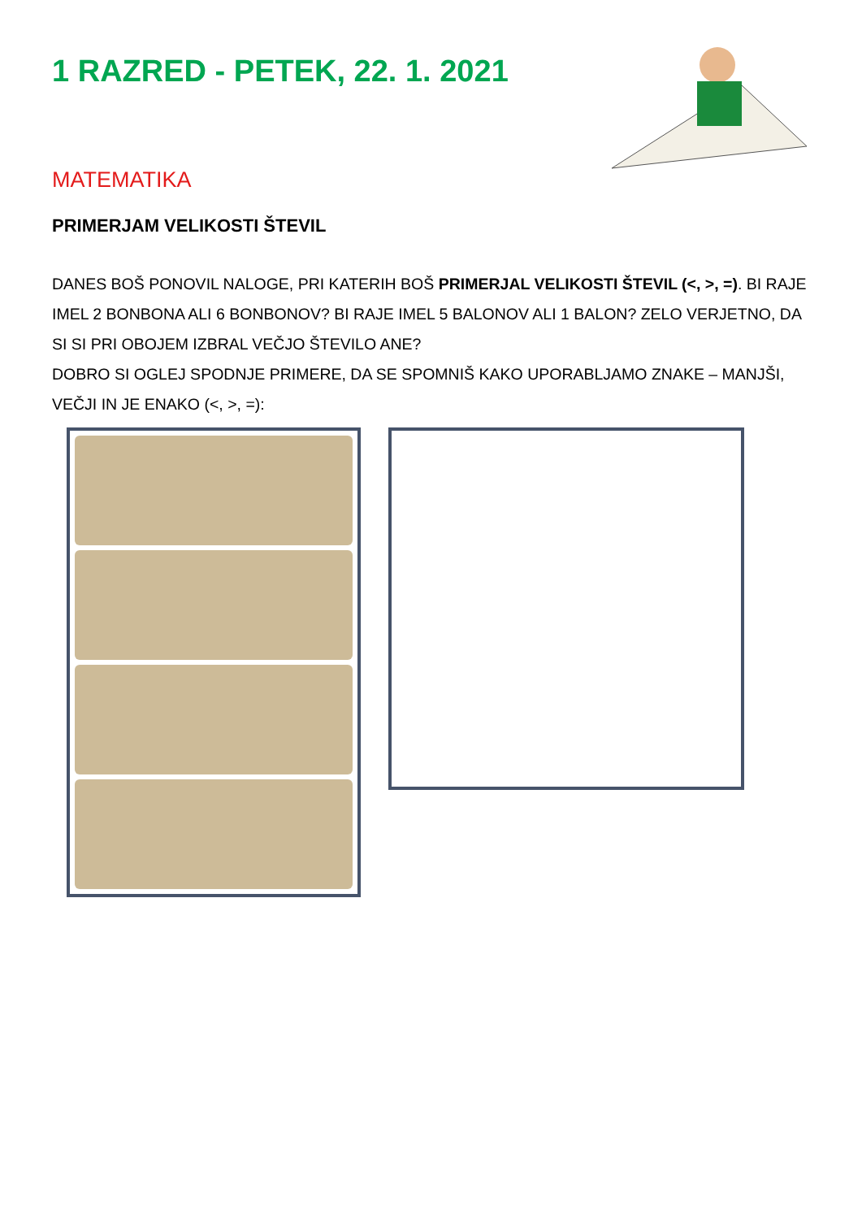1 RAZRED - PETEK, 22. 1. 2021
MATEMATIKA
PRIMERJAM VELIKOSTI ŠTEVIL
DANES BOŠ PONOVIL NALOGE, PRI KATERIH BOŠ PRIMERJAL VELIKOSTI ŠTEVIL (<, >, =). BI RAJE IMEL 2 BONBONA ALI 6 BONBONOV? BI RAJE IMEL 5 BALONOV ALI 1 BALON? ZELO VERJETNO, DA SI SI PRI OBOJEM IZBRAL VEČJO ŠTEVILO ANE?
DOBRO SI OGLEJ SPODNJE PRIMERE, DA SE SPOMNIŠ KAKO UPORABLJAMO ZNAKE – MANJŠI, VEČJI IN JE ENAKO (<, >, =):